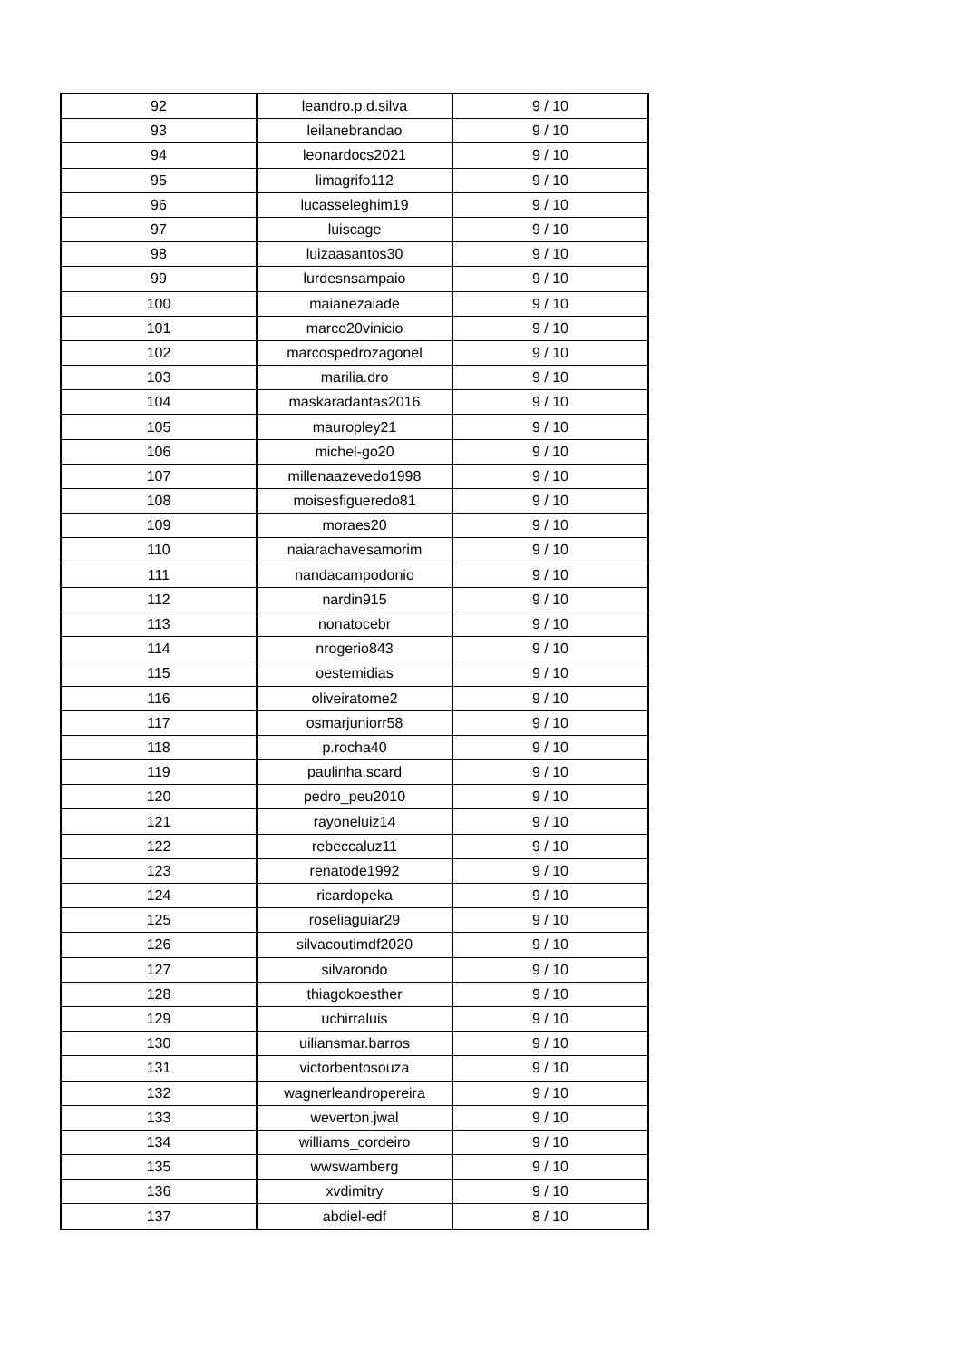| 92 | leandro.p.d.silva | 9 / 10 |
| 93 | leilanebrandao | 9 / 10 |
| 94 | leonardocs2021 | 9 / 10 |
| 95 | limagrifo112 | 9 / 10 |
| 96 | lucasseleghim19 | 9 / 10 |
| 97 | luiscage | 9 / 10 |
| 98 | luizaasantos30 | 9 / 10 |
| 99 | lurdesnsampaio | 9 / 10 |
| 100 | maianezaiade | 9 / 10 |
| 101 | marco20vinicio | 9 / 10 |
| 102 | marcospedrozagonel | 9 / 10 |
| 103 | marilia.dro | 9 / 10 |
| 104 | maskaradantas2016 | 9 / 10 |
| 105 | mauropley21 | 9 / 10 |
| 106 | michel-go20 | 9 / 10 |
| 107 | millenaazevedo1998 | 9 / 10 |
| 108 | moisesfigueredo81 | 9 / 10 |
| 109 | moraes20 | 9 / 10 |
| 110 | naiarachavesamorim | 9 / 10 |
| 111 | nandacampodonio | 9 / 10 |
| 112 | nardin915 | 9 / 10 |
| 113 | nonatocebr | 9 / 10 |
| 114 | nrogerio843 | 9 / 10 |
| 115 | oestemidias | 9 / 10 |
| 116 | oliveiratome2 | 9 / 10 |
| 117 | osmarjuniorr58 | 9 / 10 |
| 118 | p.rocha40 | 9 / 10 |
| 119 | paulinha.scard | 9 / 10 |
| 120 | pedro_peu2010 | 9 / 10 |
| 121 | rayoneluiz14 | 9 / 10 |
| 122 | rebeccaluz11 | 9 / 10 |
| 123 | renatode1992 | 9 / 10 |
| 124 | ricardopeka | 9 / 10 |
| 125 | roseliaguiar29 | 9 / 10 |
| 126 | silvacoutimdf2020 | 9 / 10 |
| 127 | silvarondo | 9 / 10 |
| 128 | thiagokoesther | 9 / 10 |
| 129 | uchirraluis | 9 / 10 |
| 130 | uiliansmar.barros | 9 / 10 |
| 131 | victorbentosouza | 9 / 10 |
| 132 | wagnerleandropereira | 9 / 10 |
| 133 | weverton.jwal | 9 / 10 |
| 134 | williams_cordeiro | 9 / 10 |
| 135 | wwswamberg | 9 / 10 |
| 136 | xvdimitry | 9 / 10 |
| 137 | abdiel-edf | 8 / 10 |